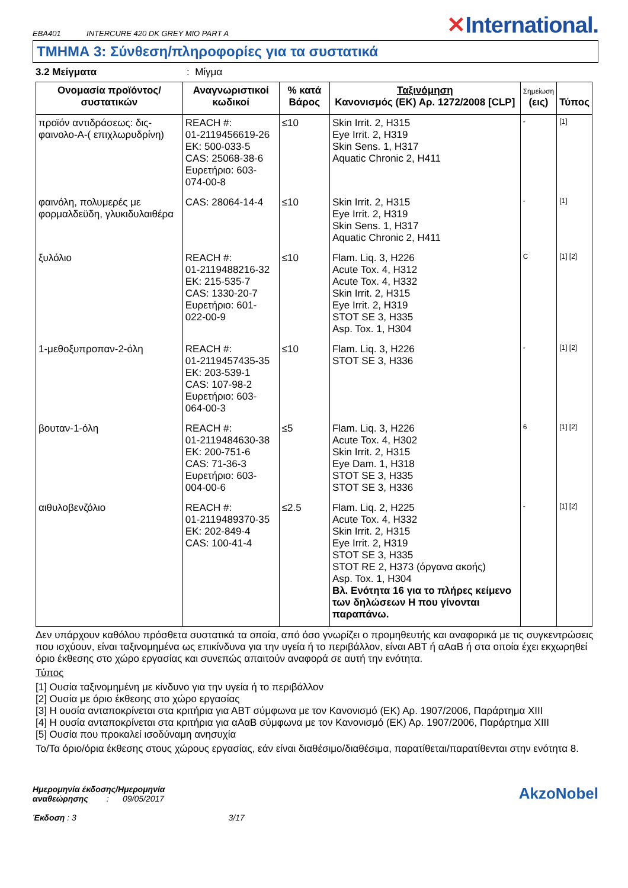EBA401 INTERCURE 420 DK GREY MIO PART A
✕International.
ΤΜΗΜΑ 3: Σύνθεση/πληροφορίες για τα συστατικά
3.2 Μείγματα: Μίγμα
| Ονομασία προϊόντος/ συστατικών | Αναγνωριστικοί κωδικοί | % κατά Βάρος | Ταξινόμηση Κανονισμός (ΕΚ) Αρ. 1272/2008 [CLP] | Σημείωση (εις) | Τύπος |
| --- | --- | --- | --- | --- | --- |
| προϊόν αντιδράσεως: δις-φαινολο-A-( επιχλωρυδρίνη) | REACH #: 01-2119456619-26 ΕΚ: 500-033-5 CAS: 25068-38-6 Ευρετήριο: 603-074-00-8 | ≤10 | Skin Irrit. 2, H315 Eye Irrit. 2, H319 Skin Sens. 1, H317 Aquatic Chronic 2, H411 | - | [1] |
| φαινόλη, πολυμερές με φορμαλδεϋδη, γλυκιδυλαιθέρα | CAS: 28064-14-4 | ≤10 | Skin Irrit. 2, H315 Eye Irrit. 2, H319 Skin Sens. 1, H317 Aquatic Chronic 2, H411 | - | [1] |
| ξυλόλιο | REACH #: 01-2119488216-32 ΕΚ: 215-535-7 CAS: 1330-20-7 Ευρετήριο: 601-022-00-9 | ≤10 | Flam. Liq. 3, H226 Acute Tox. 4, H312 Acute Tox. 4, H332 Skin Irrit. 2, H315 Eye Irrit. 2, H319 STOT SE 3, H335 Asp. Tox. 1, H304 | C | [1] [2] |
| 1-μεθοξυπροπαν-2-όλη | REACH #: 01-2119457435-35 ΕΚ: 203-539-1 CAS: 107-98-2 Ευρετήριο: 603-064-00-3 | ≤10 | Flam. Liq. 3, H226 STOT SE 3, H336 | - | [1] [2] |
| βουταν-1-όλη | REACH #: 01-2119484630-38 ΕΚ: 200-751-6 CAS: 71-36-3 Ευρετήριο: 603-004-00-6 | ≤5 | Flam. Liq. 3, H226 Acute Tox. 4, H302 Skin Irrit. 2, H315 Eye Dam. 1, H318 STOT SE 3, H335 STOT SE 3, H336 | 6 | [1] [2] |
| αιθυλοβενζόλιο | REACH #: 01-2119489370-35 ΕΚ: 202-849-4 CAS: 100-41-4 | ≤2.5 | Flam. Liq. 2, H225 Acute Tox. 4, H332 Skin Irrit. 2, H315 Eye Irrit. 2, H319 STOT SE 3, H335 STOT RE 2, H373 (όργανα ακοής) Asp. Tox. 1, H304 Βλ. Ενότητα 16 για το πλήρες κείμενο των δηλώσεων Η που γίνονται παραπάνω. | - | [1] [2] |
Δεν υπάρχουν καθόλου πρόσθετα συστατικά τα οποία, από όσο γνωρίζει ο προμηθευτής και αναφορικά με τις συγκεντρώσεις που ισχύουν, είναι ταξινομημένα ως επικίνδυνα για την υγεία ή το περιβάλλον, είναι ΑΒΤ ή αΑαΒ ή στα οποία έχει εκχωρηθεί όριο έκθεσης στο χώρο εργασίας και συνεπώς απαιτούν αναφορά σε αυτή την ενότητα.
Τύπος
[1] Ουσία ταξινομημένη με κίνδυνο για την υγεία ή το περιβάλλον
[2] Ουσία με όριο έκθεσης στο χώρο εργασίας
[3] Η ουσία ανταποκρίνεται στα κριτήρια για ΑΒΤ σύμφωνα με τον Κανονισμό (ΕΚ) Αρ. 1907/2006, Παράρτημα XIII
[4] Η ουσία ανταποκρίνεται στα κριτήρια για αΑαΒ σύμφωνα με τον Κανονισμό (ΕΚ) Αρ. 1907/2006, Παράρτημα XIII
[5] Ουσία που προκαλεί ισοδύναμη ανησυχία
Το/Τα όριο/όρια έκθεσης στους χώρους εργασίας, εάν είναι διαθέσιμο/διαθέσιμα, παρατίθεται/παρατίθενται στην ενότητα 8.
Ημερομηνία έκδοσης/Ημερομηνία
αναθεώρησης : 09/05/2017
Έκδοση : 3 3/17
AkzoNobel